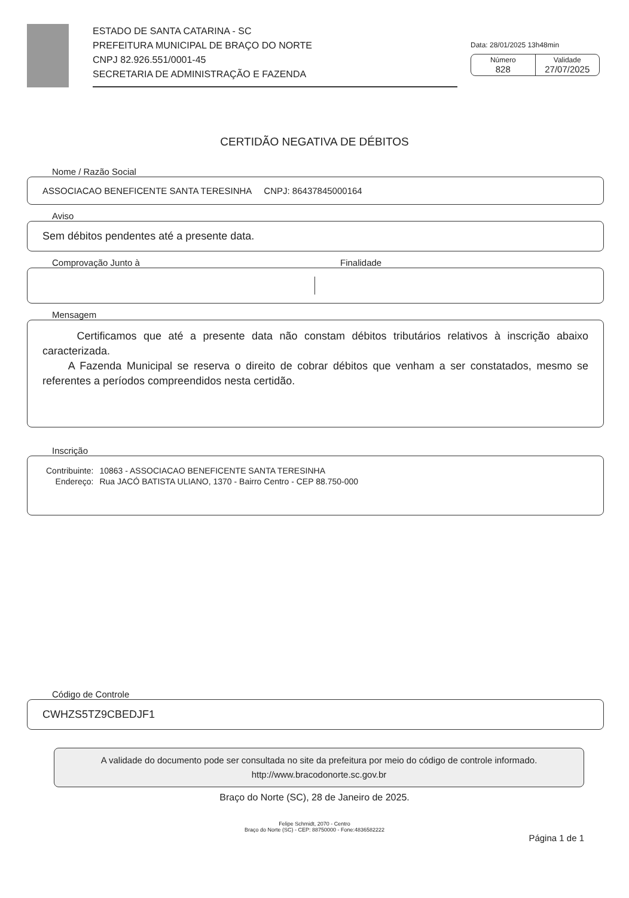ESTADO DE SANTA CATARINA - SC
PREFEITURA MUNICIPAL DE BRAÇO DO NORTE
CNPJ 82.926.551/0001-45
SECRETARIA DE ADMINISTRAÇÃO E FAZENDA
Data: 28/01/2025 13h48min
Número
828
Validade
27/07/2025
CERTIDÃO NEGATIVA DE DÉBITOS
Nome / Razão Social
ASSOCIACAO BENEFICENTE SANTA TERESINHA CNPJ: 86437845000164
Aviso
Sem débitos pendentes até a presente data.
Comprovação Junto à Finalidade
Mensagem
Certificamos que até a presente data não constam débitos tributários relativos à inscrição abaixo caracterizada.
A Fazenda Municipal se reserva o direito de cobrar débitos que venham a ser constatados, mesmo se referentes a períodos compreendidos nesta certidão.
Inscrição
| Contribuinte: | 10863 - ASSOCIACAO BENEFICENTE SANTA TERESINHA |
| Endereço: | Rua JACÓ BATISTA ULIANO, 1370 - Bairro Centro - CEP 88.750-000 |
Código de Controle
CWHZS5TZ9CBEDJF1
A validade do documento pode ser consultada no site da prefeitura por meio do código de controle informado.
http://www.bracodonorte.sc.gov.br
Braço do Norte (SC), 28 de Janeiro de 2025.
Felipe Schmidt, 2070 - Centro
Braço do Norte (SC) - CEP: 88750000 - Fone:4836582222
Página 1 de 1